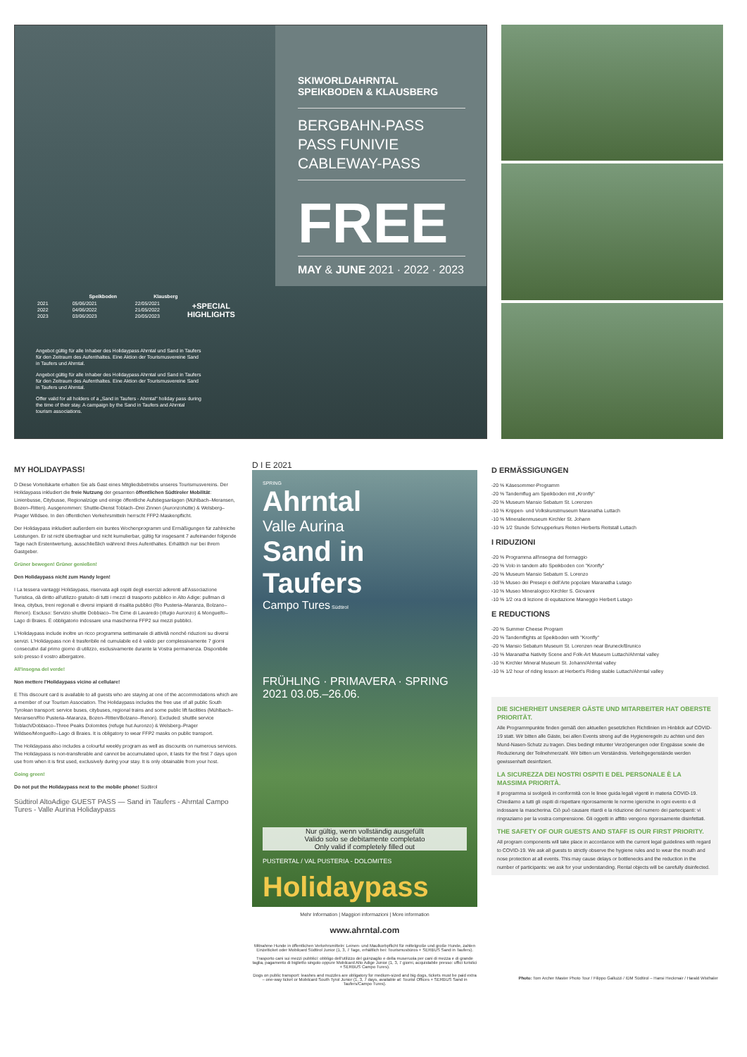SKIWORLDAHRNTAL SPEIKBODEN & KLAUSBERG
BERGBAHN-PASS
PASS FUNIVIE
CABLEWAY-PASS
FREE
MAY & JUNE 2021 · 2022 · 2023
| | Speikboden | Klausberg |
| --- | --- | --- |
| 2021 | 05/06/2021 | 22/05/2021 |
| 2022 | 04/06/2022 | 21/05/2022 |
| 2023 | 03/06/2023 | 20/05/2023 |
+SPECIAL
HIGHLIGHTS
Angebot gültig für alle Inhaber des Holidaypass Ahrntal und Sand in Taufers für den Zeitraum des Aufenthaltes. Eine Aktion der Tourismusvereine Sand in Taufers und Ahrntal.
Angebot gültig für alle Inhaber des Holidaypass Ahrntal und Sand in Taufers für den Zeitraum des Aufenthaltes. Eine Aktion der Tourismusvereine Sand in Taufers und Ahrntal.
Offer valid for all holders of a „Sand in Taufers - Ahrntal" holiday pass during the time of their stay. A campaign by the Sand in Taufers and Ahrntal tourism associations.
MY HOLIDAYPASS!
D Diese Vorteilskarte erhalten Sie als Gast eines Mitgliedsbetriebs unseres Tourismusvereins. Der Holidaypass inkludiert die freie Nutzung der gesamten öffentlichen Südtiroler Mobilität: Linienbusse, Citybusse, Regionalzüge und einige öffentliche Aufstiegsanlagen (Mühlbach–Meransen, Bozen–Ritten). Ausgenommen: Shuttle-Dienst Toblach–Drei Zinnen (Auronzohütte) & Welsberg–Prager Wildsee. In den öffentlichen Verkehrsmitteln herrscht FFP2-Maskenpflicht.
Der Holidaypass inkludiert außerdem ein buntes Wochenprogramm und Ermäßigungen für zahlreiche Leistungen. Er ist nicht übertragbar und nicht kumulierbar, gültig für insgesamt 7 aufeinander folgende Tage nach Erstentwertung, ausschließlich während Ihres Aufenthaltes. Erhältlich nur bei Ihrem Gastgeber.
Grüner bewegen! Grüner genießen!
Den Holidaypass nicht zum Handy legen!
I La tessera vantaggi Holidaypass, riservata agli ospiti degli esercizi aderenti all'Associazione Turistica, dà diritto all'utilizzo gratuito di tutti i mezzi di trasporto pubblico in Alto Adige: pullman di linea, citybus, treni regionali e diversi impianti di risalita pubblici (Rio Pusteria–Maranza, Bolzano–Renon). Escluso: Servizio shuttle Dobbiaco–Tre Cime di Lavaredo (rifugio Auronzo) & Monguelfo–Lago di Braies. È obbligatorio indossare una mascherina FFP2 sui mezzi pubblici.
L'Holidaypass include inoltre un ricco programma settimanale di attività nonché riduzioni su diversi servizi. L'Holidaypass non è trasferibile né cumulabile ed è valido per complessivamente 7 giorni consecutivi dal primo giorno di utilizzo, esclusivamente durante la Vostra permanenza. Disponibile solo presso il vostro albergatore.
All'insegna del verde!
Non mettere l'Holidaypass vicino al cellulare!
E This discount card is available to all guests who are staying at one of the accommodations which are a member of our Tourism Association. The Holidaypass includes the free use of all public South Tyrolean transport: service buses, citybuses, regional trains and some public lift facilities (Mühlbach–Meransen/Rio Pusteria–Maranza, Bozen–Ritten/Bolzano–Renon). Excluded: shuttle service Toblach/Dobbiaco–Three Peaks Dolomites (refuge hut Auronzo) & Welsberg–Prager Wildsee/Monguelfo–Lago di Braies. It is obligatory to wear FFP2 masks on public transport.
The Holidaypass also includes a colourful weekly program as well as discounts on numerous services. The Holidaypass is non-transferable and cannot be accumulated upon, it lasts for the first 7 days upon use from when it is first used, exclusively during your stay. It is only obtainable from your host.
Going green!
Do not put the Holidaypass next to the mobile phone! Südtirol
Südtirol AltoAdige GUEST PASS — Sand in Taufers - Ahrntal Campo Tures - Valle Aurina Holidaypass
D I E 2021
SPRING
Ahrntal
Valle Aurina
Sand in Taufers
Campo Tures Südtirol
FRÜHLING · PRIMAVERA · SPRING 2021 03.05.–26.06.
Nur gültig, wenn vollständig ausgefüllt
Valido solo se debitamente completato
Only valid if completely filled out
PUSTERTAL / VAL PUSTERIA - DOLOMITES
Holidaypass
Mehr Information | Maggiori informazioni | More information
www.ahrntal.com
Mitnahme Hunde in öffentlichen Verkehrsmitteln: Leinen- und Maulkorbpflicht für mittelgroße und große Hunde, zahlen Einzelticket oder Mobilcard Südtirol Junior (1, 3, 7 Tage, erhältlich bei: Tourismusbüros + SERBUS Sand in Taufers).
Trasporto cani sui mezzi pubblici: obbligo dell'utilizzo del guinzaglio e della museruola per cani di mezza e di grande taglia, pagamento di biglietto singolo oppure Mobilcard Alto Adige Junior (1, 3, 7 giorni, acquistabile presso: uffici turistici + SERBUS Campo Tures).
Dogs on public transport: leashes and muzzles are obligatory for medium-sized and big dogs, tickets must be paid extra – one-way ticket or Mobilcard South Tyrol Junior (1, 3, 7 days, available at: Tourist Offices + SERBUS Sand in Taufers/Campo Tures).
D ERMÄSSIGUNGEN
-20 % Käsesommer-Programm
-20 % Tandemflug am Speikboden mit „Kronfly"
-20 % Museum Mansio Sebatum St. Lorenzen
-10 % Krippen- und Volkskunstmuseum Maranatha Luttach
-10 % Mineralienmuseum Kirchler St. Johann
-10 % 1/2 Stunde Schnupperkurs Reiten Herberts Reitstall Luttach
I RIDUZIONI
-20 % Programma all'insegna del formaggio
-20 % Volo in tandem allo Speikboden con "Kronfly"
-20 % Museum Mansio Sebatum S. Lorenzo
-10 % Museo dei Presepi e dell'Arte popolare Maranatha Lutago
-10 % Museo Mineralogico Kirchler S. Giovanni
-10 % 1/2 ora di lezione di equitazione Maneggio Herbert Lutago
E REDUCTIONS
-20 % Summer Cheese Program
-20 % Tandemflights at Speikboden with "Kronfly"
-20 % Mansio Sebatum Museum St. Lorenzen near Bruneck/Brunico
-10 % Maranatha Nativity Scene and Folk-Art Museum Luttach/Ahrntal valley
-10 % Kirchler Mineral Museum St. Johann/Ahrntal valley
-10 % 1/2 hour of riding lesson at Herbert's Riding stable Luttach/Ahrntal valley
DIE SICHERHEIT UNSERER GÄSTE UND MITARBEITER HAT OBERSTE PRIORITÄT.
Alle Programmpunkte finden gemäß den aktuellen gesetzlichen Richtlinien im Hinblick auf COVID-19 statt. Wir bitten alle Gäste, bei allen Events streng auf die Hygieneregeln zu achten und den Mund-Nasen-Schutz zu tragen. Dies bedingt mitunter Verzögerungen oder Engpässe sowie die Reduzierung der Teilnehmerzahl. Wir bitten um Verständnis. Verleihgegenstände werden gewissenhaft desinfiziert.
LA SICUREZZA DEI NOSTRI OSPITI E DEL PERSONALE È LA MASSIMA PRIORITÀ.
Il programma si svolgerà in conformità con le linee guida legali vigenti in materia COVID-19. Chiediamo a tutti gli ospiti di rispettare rigorosamente le norme igieniche in ogni evento e di indossare la mascherina. Ciò può causare ritardi e la riduzione del numero dei partecipanti: vi ringraziamo per la vostra comprensione. Gli oggetti in affitto vengono rigorosamente disinfettati.
THE SAFETY OF OUR GUESTS AND STAFF IS OUR FIRST PRIORITY.
All program components will take place in accordance with the current legal guidelines with regard to COVID-19. We ask all guests to strictly observe the hygiene rules and to wear the mouth and nose protection at all events. This may cause delays or bottlenecks and the reduction in the number of participants: we ask for your understanding. Rental objects will be carefully disinfected.
Photo: Tom Archer Master Photo Tour / Filippo Galluzzi / IDM Südtirol – Hansi Heckmair / Harald Wisthaler